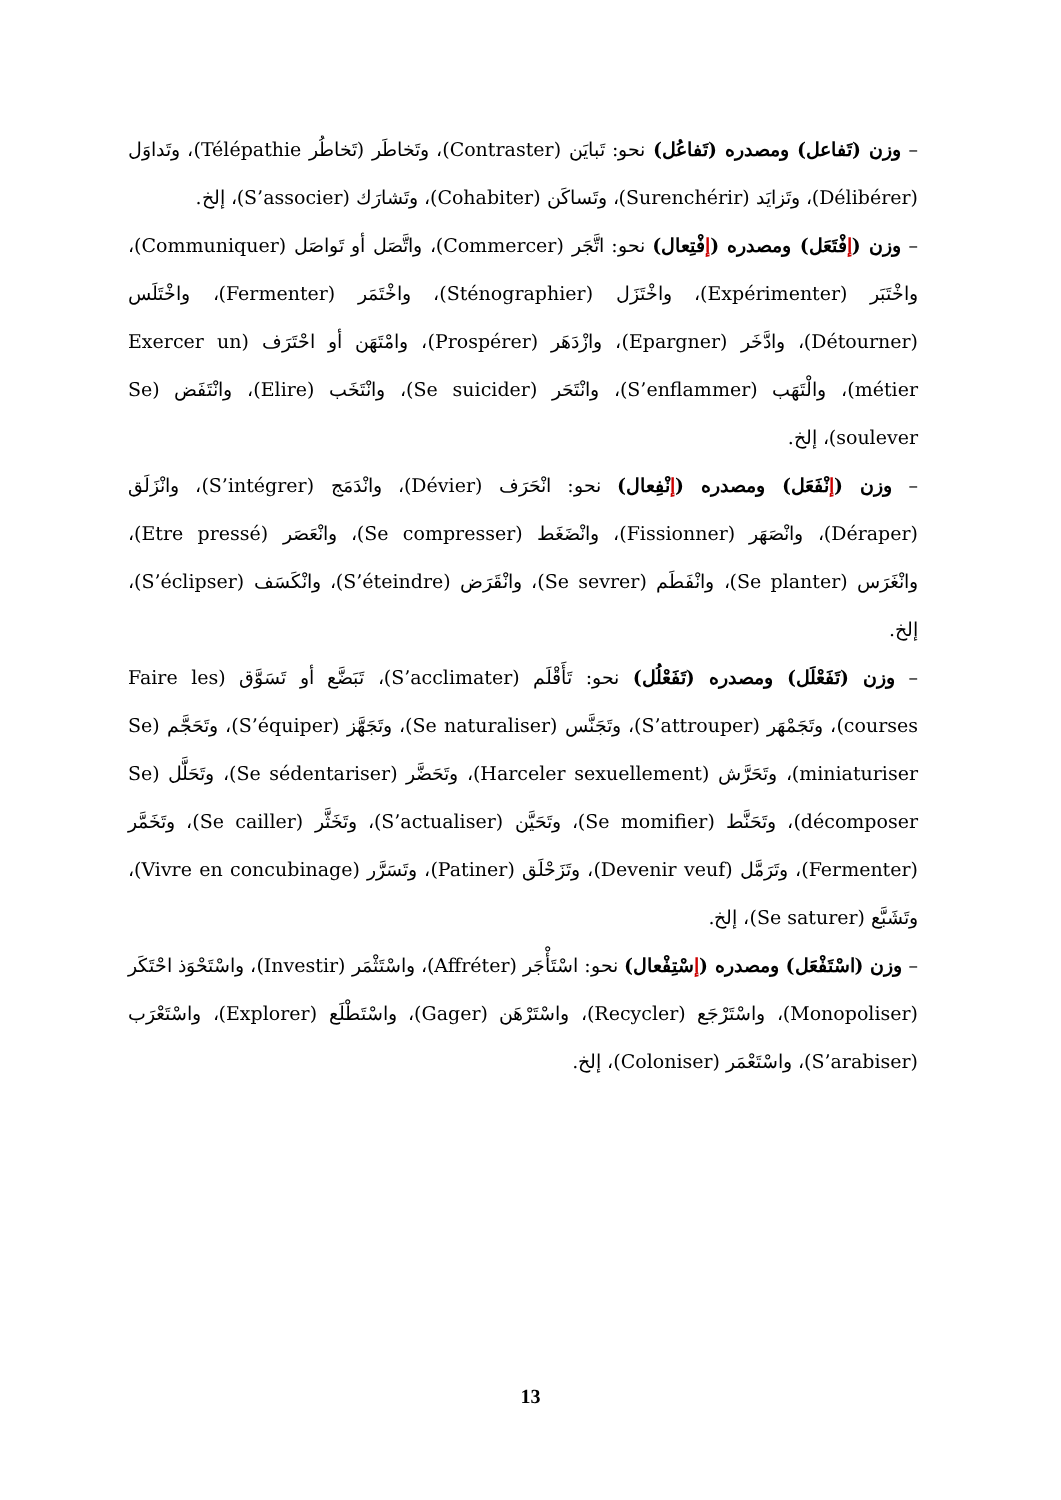– وزن (تَفاعل) ومصدره (تَفاعُل) نحو: تَبايَن (Contraster)، وتَخاطَر (تَخاطُر Télépathie)، وتَداوَل (Délibérer)، وتَزايَد (Surenchérir)، وتَساكَن (Cohabiter)، وتَشارَك (S’associer)، إلخ.
– وزن (إفْتَعَل) ومصدره (إفْتِعال) نحو: اتَّجَر (Commercer)، واتَّصَل أو تَواصَل (Communiquer)، واخْتَبَر (Expérimenter)، واخْتَزَل (Sténographier)، واخْتَمَر (Fermenter)، واخْتَلَس (Détourner)، وادَّخَر (Epargner)، وازْدَهَر (Prospérer)، وامْتَهَن أو احْتَرَف (Exercer un métier)، والْتَهَب (S’enflammer)، وانْتَحَر (Se suicider)، وانْتَخَب (Elire)، وانْتَفَض (Se soulever)، إلخ.
– وزن (إنْفَعَل) ومصدره (إنْفِعال) نحو: انْحَرَف (Dévier)، وانْدَمَج (S’intégrer)، وانْزَلَق (Déraper)، وانْصَهَر (Fissionner)، وانْضَغَط (Se compresser)، وانْعَصَر (Etre pressé)، وانْغَرَس (Se planter)، وانْفَطَم (Se sevrer)، وانْقَرَض (S’éteindre)، وانْكَسَف (S’éclipser)، إلخ.
– وزن (تَفَعْلَل) ومصدره (تَفَعْلُل) نحو: تَأَقْلَم (S’acclimater)، تَبَضَّع أو تَسَوَّق (Faire les courses)، وتَجَمْهَر (S’attrouper)، وتَجَنَّس (Se naturaliser)، وتَجَهَّز (S’équiper)، وتَحَجَّم (Se miniaturiser)، وتَحَرَّش (Harceler sexuellement)، وتَحَضَّر (Se sédentariser)، وتَحَلَّل (Se décomposer)، وتَحَنَّط (Se momifier)، وتَحَيَّن (S’actualiser)، وتَخَثَّر (Se cailler)، وتَخَمَّر (Fermenter)، وتَرَمَّل (Devenir veuf)، وتَزَحْلَق (Patiner)، وتَسَرَّر (Vivre en concubinage)، وتَشَبَّع (Se saturer)، إلخ.
– وزن (اسْتَفْعَل) ومصدره (إسْتِفْعال) نحو: اسْتَأْجَر (Affréter)، واسْتَثْمَر (Investir)، واسْتَحْوَذ احْتَكَر (Monopoliser)، واسْتَرْجَع (Recycler)، واسْتَرْهَن (Gager)، واسْتَطْلَع (Explorer)، واسْتَعْرَب (S’arabiser)، واسْتَعْمَر (Coloniser)، إلخ.
13